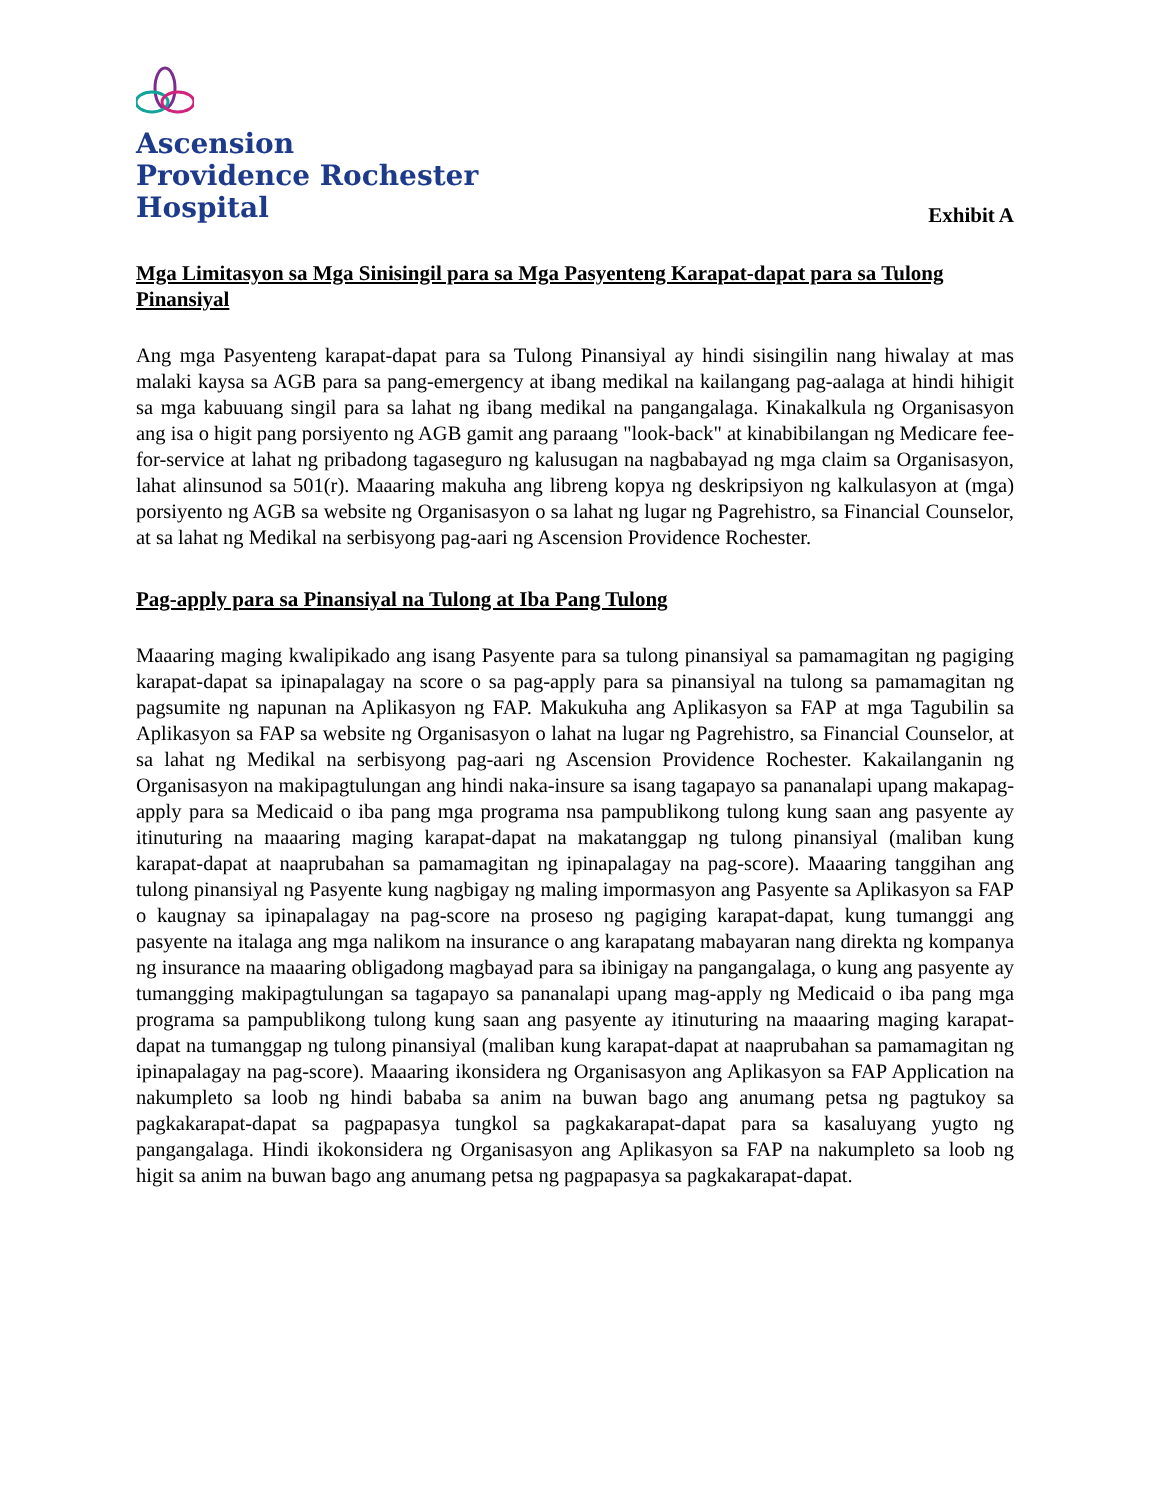Ascension
Providence Rochester
Hospital
Exhibit A
Mga Limitasyon sa Mga Sinisingil para sa Mga Pasyenteng Karapat-dapat para sa Tulong Pinansiyal
Ang mga Pasyenteng karapat-dapat para sa Tulong Pinansiyal ay hindi sisingilin nang hiwalay at mas malaki kaysa sa AGB para sa pang-emergency at ibang medikal na kailangang pag-aalaga at hindi hihigit sa mga kabuuang singil para sa lahat ng ibang medikal na pangangalaga. Kinakalkula ng Organisasyon ang isa o higit pang porsiyento ng AGB gamit ang paraang "look-back" at kinabibilangan ng Medicare fee-for-service at lahat ng pribadong tagaseguro ng kalusugan na nagbabayad ng mga claim sa Organisasyon, lahat alinsunod sa 501(r). Maaaring makuha ang libreng kopya ng deskripsiyon ng kalkulasyon at (mga) porsiyento ng AGB sa website ng Organisasyon o sa lahat ng lugar ng Pagrehistro, sa Financial Counselor, at sa lahat ng Medikal na serbisyong pag-aari ng Ascension Providence Rochester.
Pag-apply para sa Pinansiyal na Tulong at Iba Pang Tulong
Maaaring maging kwalipikado ang isang Pasyente para sa tulong pinansiyal sa pamamagitan ng pagiging karapat-dapat sa ipinapalagay na score o sa pag-apply para sa pinansiyal na tulong sa pamamagitan ng pagsumite ng napunan na Aplikasyon ng FAP. Makukuha ang Aplikasyon sa FAP at mga Tagubilin sa Aplikasyon sa FAP sa website ng Organisasyon o lahat na lugar ng Pagrehistro, sa Financial Counselor, at sa lahat ng Medikal na serbisyong pag-aari ng Ascension Providence Rochester. Kakailanganin ng Organisasyon na makipagtulungan ang hindi naka-insure sa isang tagapayo sa pananalapi upang makapag-apply para sa Medicaid o iba pang mga programa nsa pampublikong tulong kung saan ang pasyente ay itinuturing na maaaring maging karapat-dapat na makatanggap ng tulong pinansiyal (maliban kung karapat-dapat at naaprubahan sa pamamagitan ng ipinapalagay na pag-score). Maaaring tanggihan ang tulong pinansiyal ng Pasyente kung nagbigay ng maling impormasyon ang Pasyente sa Aplikasyon sa FAP o kaugnay sa ipinapalagay na pag-score na proseso ng pagiging karapat-dapat, kung tumanggi ang pasyente na italaga ang mga nalikom na insurance o ang karapatang mabayaran nang direkta ng kompanya ng insurance na maaaring obligadong magbayad para sa ibinigay na pangangalaga, o kung ang pasyente ay tumangging makipagtulungan sa tagapayo sa pananalapi upang mag-apply ng Medicaid o iba pang mga programa sa pampublikong tulong kung saan ang pasyente ay itinuturing na maaaring maging karapat-dapat na tumanggap ng tulong pinansiyal (maliban kung karapat-dapat at naaprubahan sa pamamagitan ng ipinapalagay na pag-score). Maaaring ikonsidera ng Organisasyon ang Aplikasyon sa FAP Application na nakumpleto sa loob ng hindi bababa sa anim na buwan bago ang anumang petsa ng pagtukoy sa pagkakarapat-dapat sa pagpapasya tungkol sa pagkakarapat-dapat para sa kasaluyang yugto ng pangangalaga. Hindi ikokonsidera ng Organisasyon ang Aplikasyon sa FAP na nakumpleto sa loob ng higit sa anim na buwan bago ang anumang petsa ng pagpapasya sa pagkakarapat-dapat.